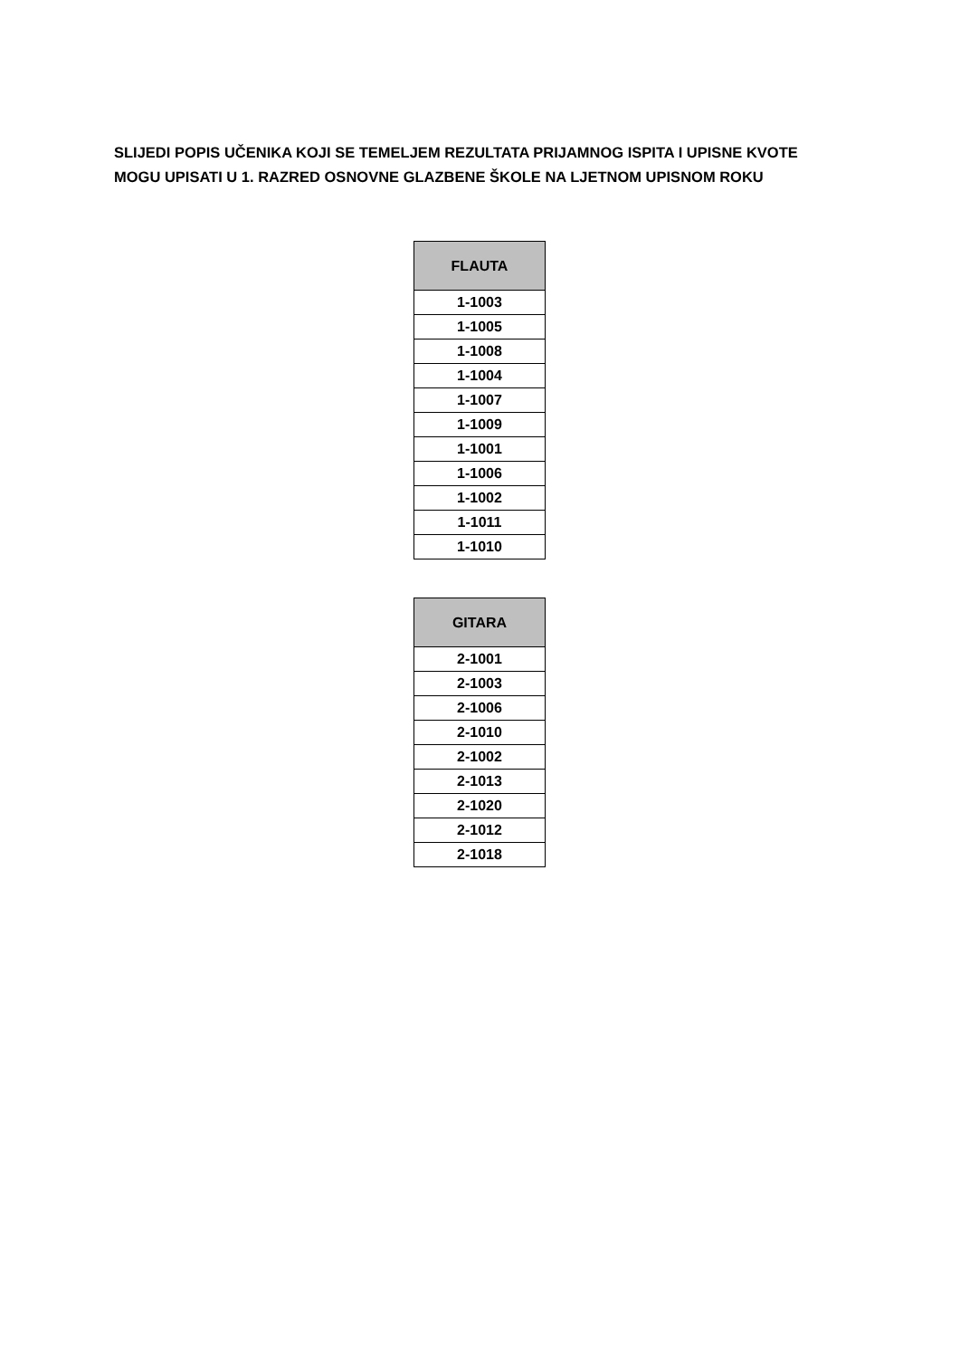SLIJEDI POPIS UČENIKA KOJI SE TEMELJEM REZULTATA PRIJAMNOG ISPITA I UPISNE KVOTE
MOGU UPISATI U 1. RAZRED OSNOVNE GLAZBENE ŠKOLE NA LJETNOM UPISNOM ROKU
| FLAUTA |
| --- |
| 1-1003 |
| 1-1005 |
| 1-1008 |
| 1-1004 |
| 1-1007 |
| 1-1009 |
| 1-1001 |
| 1-1006 |
| 1-1002 |
| 1-1011 |
| 1-1010 |
| GITARA |
| --- |
| 2-1001 |
| 2-1003 |
| 2-1006 |
| 2-1010 |
| 2-1002 |
| 2-1013 |
| 2-1020 |
| 2-1012 |
| 2-1018 |